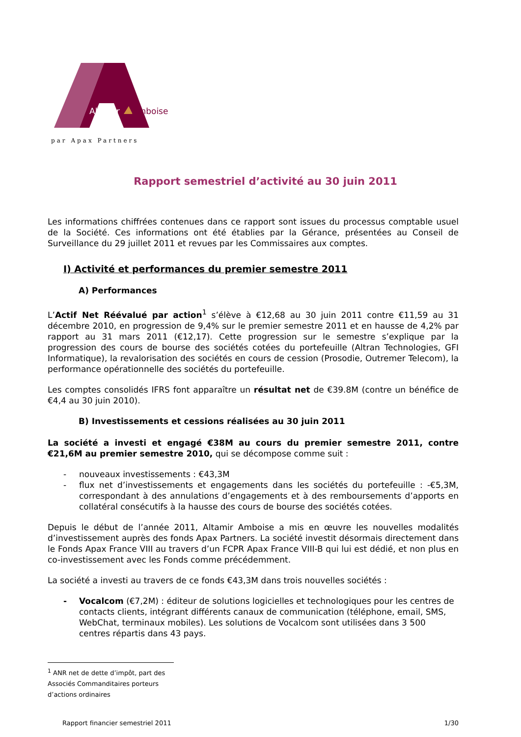Altamir
Amboise
par Apax Partners
Rapport semestriel d’activité au 30 juin 2011
Les informations chiffrées contenues dans ce rapport sont issues du processus comptable usuel de la Société. Ces informations ont été établies par la Gérance, présentées au Conseil de Surveillance du 29 juillet 2011 et revues par les Commissaires aux comptes.
I) Activité et performances du premier semestre 2011
A) Performances
L’Actif Net Réévalué par action<sup>1</sup> s’élève à €12,68 au 30 juin 2011 contre €11,59 au 31 décembre 2010, en progression de 9,4% sur le premier semestre 2011 et en hausse de 4,2% par rapport au 31 mars 2011 (€12,17). Cette progression sur le semestre s’explique par la progression des cours de bourse des sociétés cotées du portefeuille (Altran Technologies, GFI Informatique), la revalorisation des sociétés en cours de cession (Prosodie, Outremer Telecom), la performance opérationnelle des sociétés du portefeuille.
Les comptes consolidés IFRS font apparaître un résultat net de €39.8M (contre un bénéfice de €4,4 au 30 juin 2010).
B) Investissements et cessions réalisées au 30 juin 2011
La société a investi et engagé €38M au cours du premier semestre 2011, contre €21,6M au premier semestre 2010, qui se décompose comme suit :
- nouveaux investissements : €43,3M
- flux net d’investissements et engagements dans les sociétés du portefeuille : -€5,3M, correspondant à des annulations d’engagements et à des remboursements d’apports en collatéral consécutifs à la hausse des cours de bourse des sociétés cotées.
Depuis le début de l’année 2011, Altamir Amboise a mis en œuvre les nouvelles modalités d’investissement auprès des fonds Apax Partners. La société investit désormais directement dans le Fonds Apax France VIII au travers d’un FCPR Apax France VIII-B qui lui est dédié, et non plus en co-investissement avec les Fonds comme précédemment.
La société a investi au travers de ce fonds €43,3M dans trois nouvelles sociétés :
- Vocalcom (€7,2M) : éditeur de solutions logicielles et technologiques pour les centres de contacts clients, intégrant différents canaux de communication (téléphone, email, SMS, WebChat, terminaux mobiles). Les solutions de Vocalcom sont utilisées dans 3 500 centres répartis dans 43 pays.
<sup>1</sup> ANR net de dette d’impôt, part des Associés Commanditaires porteurs d’actions ordinaires
Rapport financier semestriel 2011 1/30